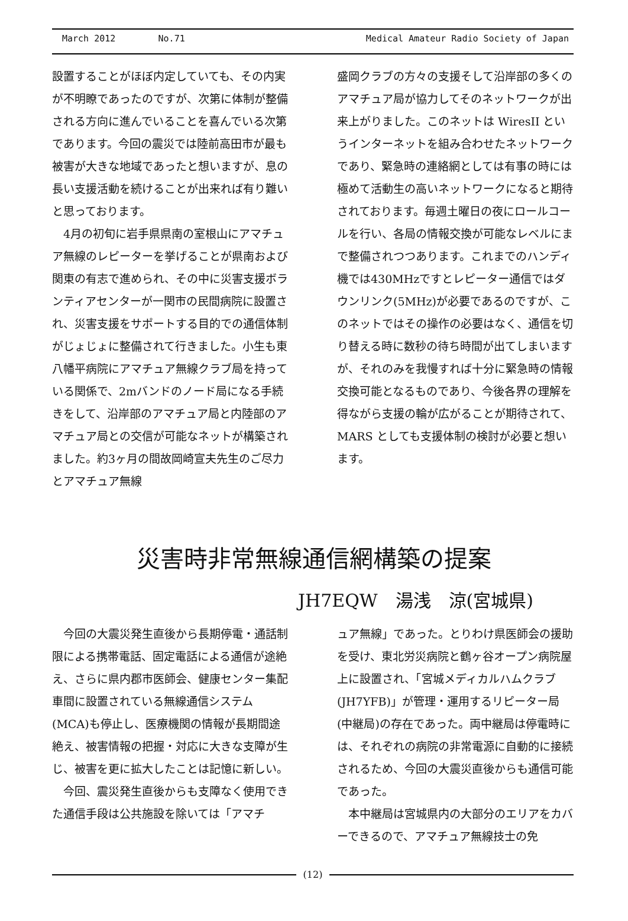March 2012 No.71 Medical Amateur Radio Society of Japan
設置することがほぼ内定していても、その内実が不明瞭であったのですが、次第に体制が整備される方向に進んでいることを喜んでいる次第であります。今回の震災では陸前高田市が最も被害が大きな地域であったと想いますが、息の長い支援活動を続けることが出来れば有り難いと思っております。
　4月の初旬に岩手県県南の室根山にアマチュア無線のレピーターを挙げることが県南および関東の有志で進められ、その中に災害支援ボランティアセンターが一関市の民間病院に設置され、災害支援をサポートする目的での通信体制がじょじょに整備されて行きました。小生も東八幡平病院にアマチュア無線クラブ局を持っている関係で、2mバンドのノード局になる手続きをして、沿岸部のアマチュア局と内陸部のアマチュア局との交信が可能なネットが構築されました。約3ヶ月の間故岡崎宣夫先生のご尽力とアマチュア無線
盛岡クラブの方々の支援そして沿岸部の多くのアマチュア局が協力してそのネットワークが出来上がりました。このネットは WiresII というインターネットを組み合わせたネットワークであり、緊急時の連絡網としては有事の時には極めて活動生の高いネットワークになると期待されております。毎週土曜日の夜にロールコールを行い、各局の情報交換が可能なレベルにまで整備されつつあります。これまでのハンディ機では430MHzですとレピーター通信ではダウンリンク(5MHz)が必要であるのですが、このネットではその操作の必要はなく、通信を切り替える時に数秒の待ち時間が出てしまいますが、それのみを我慢すれば十分に緊急時の情報交換可能となるものであり、今後各界の理解を得ながら支援の輪が広がることが期待されて、MARS としても支援体制の検討が必要と想います。
災害時非常無線通信網構築の提案
JH7EQW　湯浅　涼(宮城県)
　今回の大震災発生直後から長期停電・通話制限による携帯電話、固定電話による通信が途絶え、さらに県内郡市医師会、健康センター集配車間に設置されている無線通信システム(MCA)も停止し、医療機関の情報が長期間途絶え、被害情報の把握・対応に大きな支障が生じ、被害を更に拡大したことは記憶に新しい。
　今回、震災発生直後からも支障なく使用できた通信手段は公共施設を除いては「アマチ
ュア無線」であった。とりわけ県医師会の援助を受け、東北労災病院と鶴ヶ谷オープン病院屋上に設置され、「宮城メディカルハムクラブ(JH7YFB)」が管理・運用するリピーター局(中継局)の存在であった。両中継局は停電時には、それぞれの病院の非常電源に自動的に接続されるため、今回の大震災直後からも通信可能であった。
　本中継局は宮城県内の大部分のエリアをカバーできるので、アマチュア無線技士の免
(12)